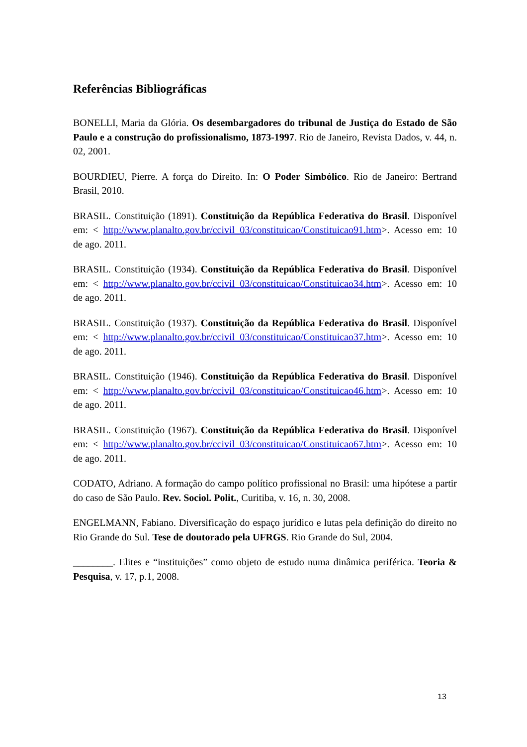Referências Bibliográficas
BONELLI, Maria da Glória. Os desembargadores do tribunal de Justiça do Estado de São Paulo e a construção do profissionalismo, 1873-1997. Rio de Janeiro, Revista Dados, v. 44, n. 02, 2001.
BOURDIEU, Pierre. A força do Direito. In: O Poder Simbólico. Rio de Janeiro: Bertrand Brasil, 2010.
BRASIL. Constituição (1891). Constituição da República Federativa do Brasil. Disponível em: < http://www.planalto.gov.br/ccivil_03/constituicao/Constituicao91.htm>. Acesso em: 10 de ago. 2011.
BRASIL. Constituição (1934). Constituição da República Federativa do Brasil. Disponível em: < http://www.planalto.gov.br/ccivil_03/constituicao/Constituicao34.htm>. Acesso em: 10 de ago. 2011.
BRASIL. Constituição (1937). Constituição da República Federativa do Brasil. Disponível em: < http://www.planalto.gov.br/ccivil_03/constituicao/Constituicao37.htm>. Acesso em: 10 de ago. 2011.
BRASIL. Constituição (1946). Constituição da República Federativa do Brasil. Disponível em: < http://www.planalto.gov.br/ccivil_03/constituicao/Constituicao46.htm>. Acesso em: 10 de ago. 2011.
BRASIL. Constituição (1967). Constituição da República Federativa do Brasil. Disponível em: < http://www.planalto.gov.br/ccivil_03/constituicao/Constituicao67.htm>. Acesso em: 10 de ago. 2011.
CODATO, Adriano. A formação do campo político profissional no Brasil: uma hipótese a partir do caso de São Paulo. Rev. Sociol. Polit., Curitiba, v. 16, n. 30, 2008.
ENGELMANN, Fabiano. Diversificação do espaço jurídico e lutas pela definição do direito no Rio Grande do Sul. Tese de doutorado pela UFRGS. Rio Grande do Sul, 2004.
________. Elites e “instituições” como objeto de estudo numa dinâmica periférica. Teoria & Pesquisa, v. 17, p.1, 2008.
13